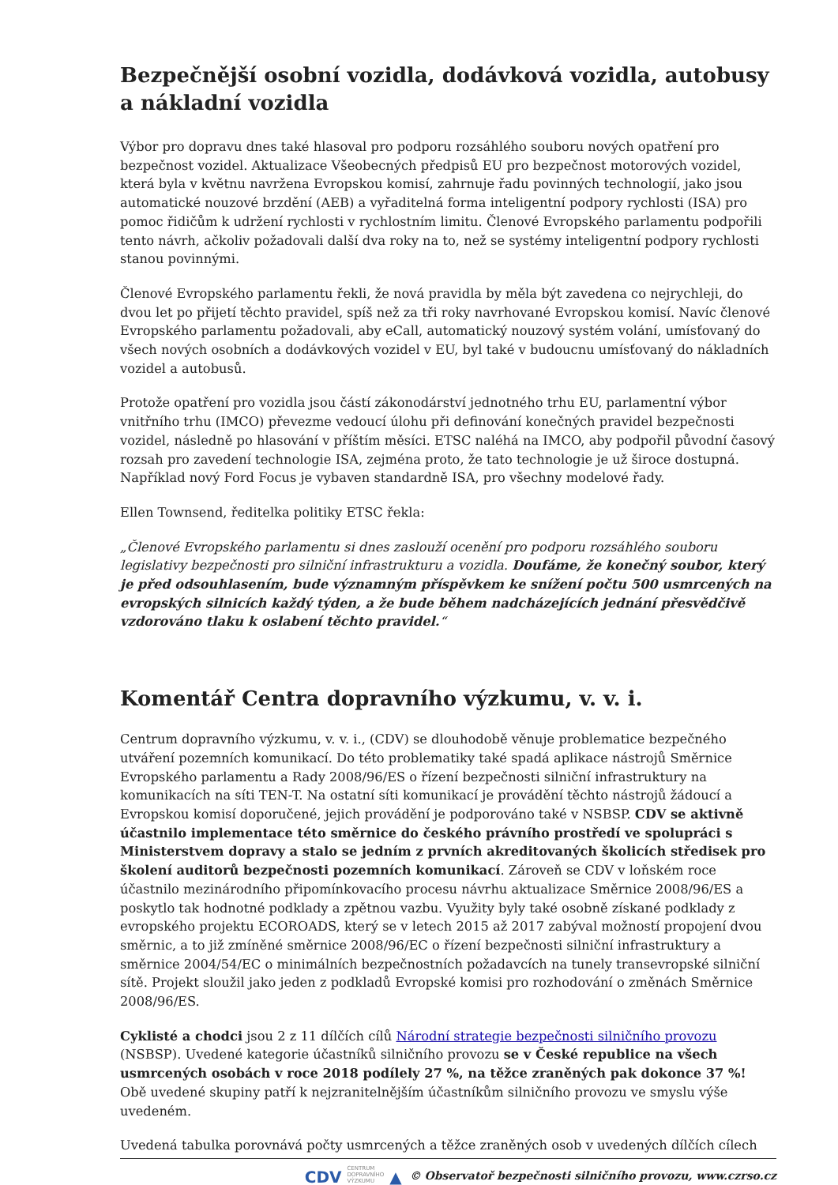Bezpečnější osobní vozidla, dodávková vozidla, autobusy a nákladní vozidla
Výbor pro dopravu dnes také hlasoval pro podporu rozsáhlého souboru nových opatření pro bezpečnost vozidel. Aktualizace Všeobecných předpisů EU pro bezpečnost motorových vozidel, která byla v květnu navržena Evropskou komisí, zahrnuje řadu povinných technologií, jako jsou automatické nouzové brzdění (AEB) a vyřaditelná forma inteligentní podpory rychlosti (ISA) pro pomoc řidičům k udržení rychlosti v rychlostním limitu. Členové Evropského parlamentu podpořili tento návrh, ačkoliv požadovali další dva roky na to, než se systémy inteligentní podpory rychlosti stanou povinnými.
Členové Evropského parlamentu řekli, že nová pravidla by měla být zavedena co nejrychleji, do dvou let po přijetí těchto pravidel, spíš než za tři roky navrhované Evropskou komisí. Navíc členové Evropského parlamentu požadovali, aby eCall, automatický nouzový systém volání, umísťovaný do všech nových osobních a dodávkových vozidel v EU, byl také v budoucnu umísťovaný do nákladních vozidel a autobusů.
Protože opatření pro vozidla jsou částí zákonodárství jednotného trhu EU, parlamentní výbor vnitřního trhu (IMCO) převezme vedoucí úlohu při definování konečných pravidel bezpečnosti vozidel, následně po hlasování v příštím měsíci. ETSC naléhá na IMCO, aby podpořil původní časový rozsah pro zavedení technologie ISA, zejména proto, že tato technologie je už široce dostupná. Například nový Ford Focus je vybaven standardně ISA, pro všechny modelové řady.
Ellen Townsend, ředitelka politiky ETSC řekla:
„Členové Evropského parlamentu si dnes zaslouží ocenění pro podporu rozsáhlého souboru legislativy bezpečnosti pro silniční infrastrukturu a vozidla. Doufáme, že konečný soubor, který je před odsouhlasením, bude významným příspěvkem ke snížení počtu 500 usmrcených na evropských silnicích každý týden, a že bude během nadcházejících jednání přesvědčivě vzdorováno tlaku k oslabení těchto pravidel.“
Komentář Centra dopravního výzkumu, v. v. i.
Centrum dopravního výzkumu, v. v. i., (CDV) se dlouhodobě věnuje problematice bezpečného utváření pozemních komunikací. Do této problematiky také spadá aplikace nástrojů Směrnice Evropského parlamentu a Rady 2008/96/ES o řízení bezpečnosti silniční infrastruktury na komunikacích na síti TEN-T. Na ostatní síti komunikací je provádění těchto nástrojů žádoucí a Evropskou komisí doporučené, jejich provádění je podporováno také v NSBSP. CDV se aktivně účastnilo implementace této směrnice do českého právního prostředí ve spolupráci s Ministerstvem dopravy a stalo se jedním z prvních akreditovaných školicích středisek pro školení auditorů bezpečnosti pozemních komunikací. Zároveň se CDV v loňském roce účastnilo mezinárodního připomínkovacího procesu návrhu aktualizace Směrnice 2008/96/ES a poskytlo tak hodnotné podklady a zpětnou vazbu. Využity byly také osobně získané podklady z evropského projektu ECOROADS, který se v letech 2015 až 2017 zabýval možností propojení dvou směrnic, a to již zmíněné směrnice 2008/96/EC o řízení bezpečnosti silniční infrastruktury a směrnice 2004/54/EC o minimálních bezpečnostních požadavcích na tunely transevropské silniční sítě. Projekt sloužil jako jeden z podkladů Evropské komisi pro rozhodování o změnách Směrnice 2008/96/ES.
Cyklisté a chodci jsou 2 z 11 dílčích cílů Národní strategie bezpečnosti silničního provozu (NSBSP). Uvedené kategorie účastníků silničního provozu se v České republice na všech usmrcených osobách v roce 2018 podílely 27 %, na těžce zraněných pak dokonce 37 %! Obě uvedené skupiny patří k nejzranitelnějším účastníkům silničního provozu ve smyslu výše uvedeném.
Uvedená tabulka porovnává počty usmrcených a těžce zraněných osob v uvedených dílčích cílech
CDV CENTRUM
DOPRAVNÍHO
VÝZKUMU ▲ © Observatoř bezpečnosti silničního provozu, www.czrso.cz